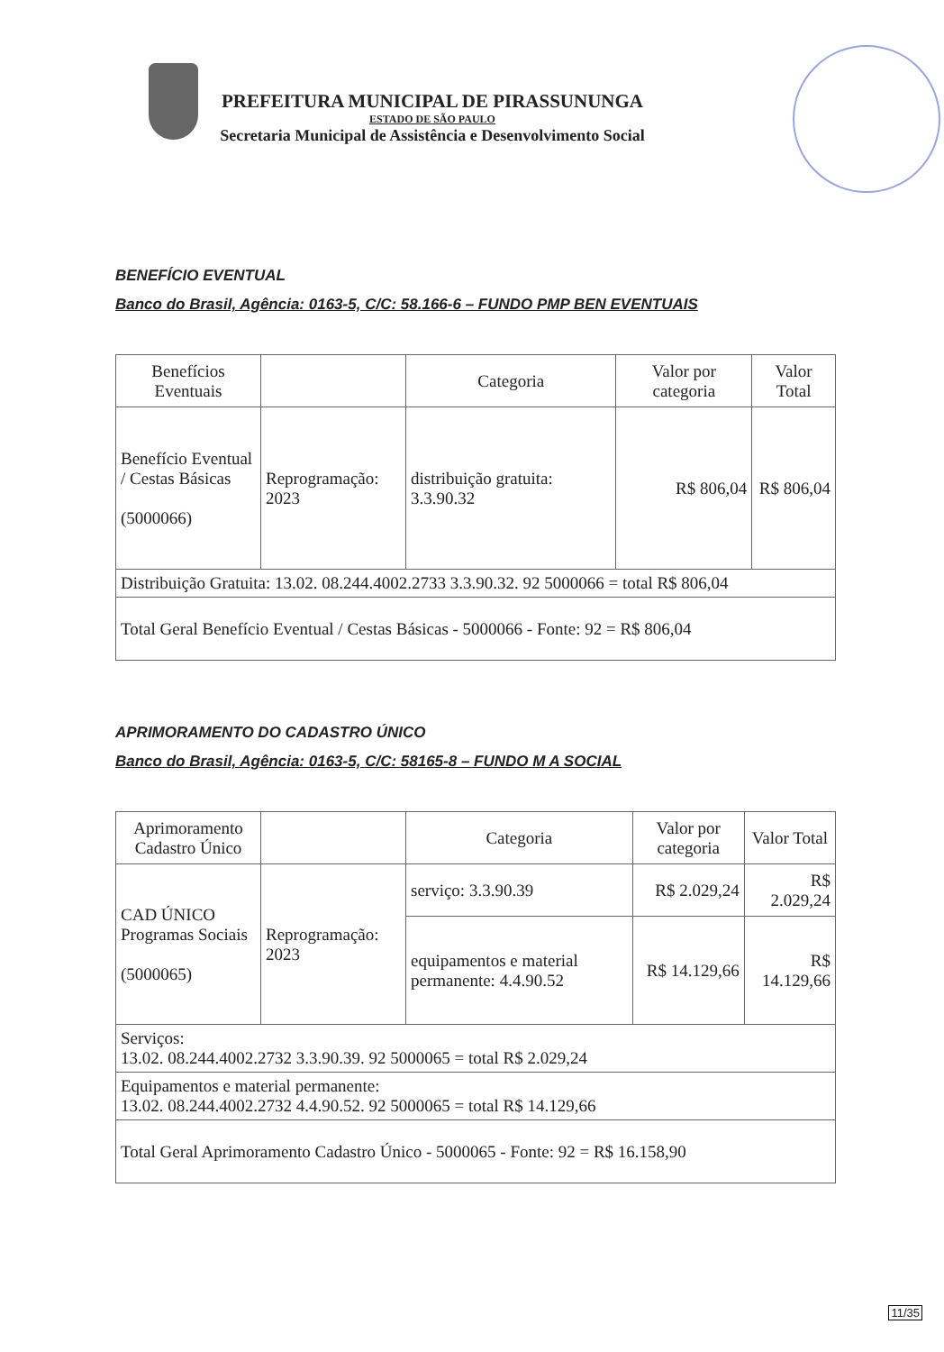PREFEITURA MUNICIPAL DE PIRASSUNUNGA
ESTADO DE SÃO PAULO
Secretaria Municipal de Assistência e Desenvolvimento Social
BENEFÍCIO EVENTUAL
Banco do Brasil, Agência: 0163-5, C/C: 58.166-6 – FUNDO PMP BEN EVENTUAIS
| Benefícios Eventuais | | Categoria | Valor por categoria | Valor Total |
| Benefício Eventual / Cestas Básicas (5000066) | Reprogramação: 2023 | distribuição gratuita: 3.3.90.32 | R$ 806,04 | R$ 806,04 |
| Distribuição Gratuita: 13.02. 08.244.4002.2733 3.3.90.32. 92 5000066 = total R$ 806,04 | | | | |
| Total Geral Benefício Eventual / Cestas Básicas - 5000066 - Fonte: 92 = R$ 806,04 | | | | |
APRIMORAMENTO DO CADASTRO ÚNICO
Banco do Brasil, Agência: 0163-5, C/C: 58165-8 – FUNDO M A SOCIAL
| Aprimoramento Cadastro Único | | Categoria | Valor por categoria | Valor Total |
| CAD ÚNICO Programas Sociais (5000065) | Reprogramação: 2023 | serviço: 3.3.90.39 | R$ 2.029,24 | R$ 2.029,24 |
| | | equipamentos e material permanente: 4.4.90.52 | R$ 14.129,66 | R$ 14.129,66 |
| Serviços: 13.02. 08.244.4002.2732 3.3.90.39. 92 5000065 = total R$ 2.029,24 | | | | |
| Equipamentos e material permanente: 13.02. 08.244.4002.2732 4.4.90.52. 92 5000065 = total R$ 14.129,66 | | | | |
| Total Geral Aprimoramento Cadastro Único - 5000065 - Fonte: 92 = R$ 16.158,90 | | | | |
11/35